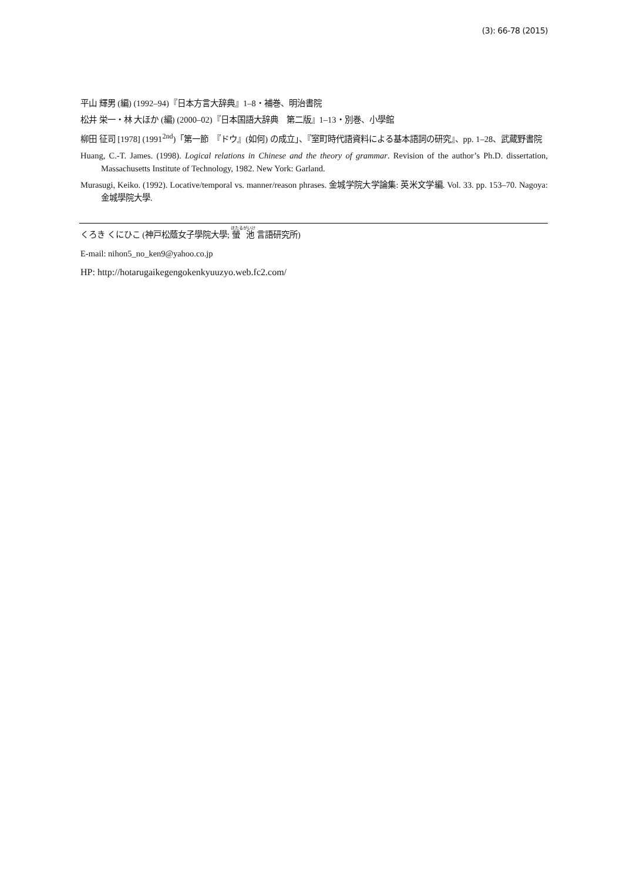(3): 66-78 (2015)
平山 輝男 (編) (1992–94)『日本方言大辞典』1–8・補巻、明治書院
松井 栄一・林 大ほか (編) (2000–02)『日本国語大辞典　第二版』1–13・別巻、小學館
柳田 征司 [1978] (1991<sup>2nd</sup>)「第一節　『ドウ』(如何) の成立」、『室町時代語資料による基本語詞の研究』、pp. 1–28、武蔵野書院
Huang, C.-T. James. (1998). Logical relations in Chinese and the theory of grammar. Revision of the author’s Ph.D. dissertation, Massachusetts Institute of Technology, 1982. New York: Garland.
Murasugi, Keiko. (1992). Locative/temporal vs. manner/reason phrases. 金城学院大学論集: 英米文学編. Vol. 33. pp. 153–70. Nagoya: 金城學院大學.
くろき くにひこ (神戸松蔭女子學院大學; 螢 池 言語研究所)
E-mail: nihon5_no_ken9@yahoo.co.jp
HP: http://hotarugaikegengokenkyuuzyo.web.fc2.com/